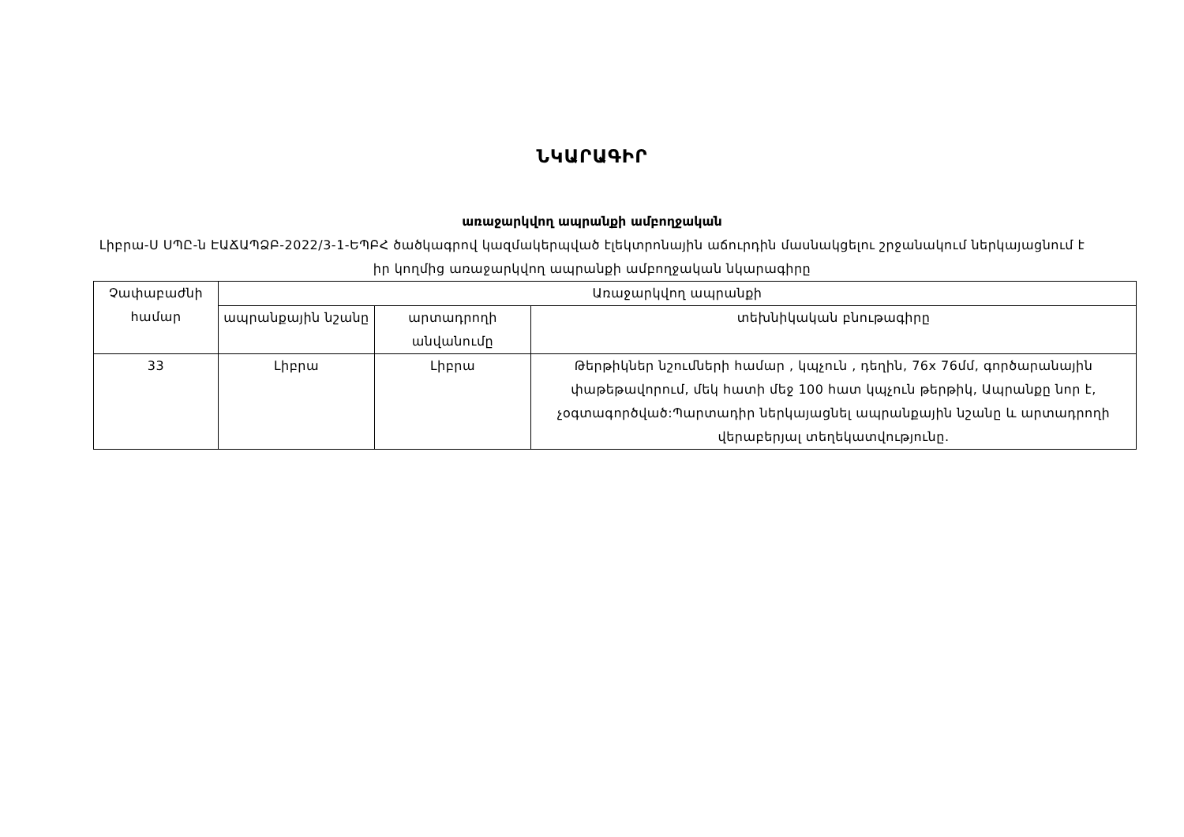ՆԿԱՐԱԳԻՐ
առաջարկվող ապրանքի ամբողջական
Լիբրա-Ս ՍՊԸ-ն ԷԱՃԱՊՁԲ-2022/3-1-ԵՊԲՀ ծածկագրով կազմակերպված էլեկտրոնային աճուրդին մասնակցելու շրջանակում ներկայացնում է իր կողմից առաջարկվող ապրանքի ամբողջական նկարագիրը
| Չափաբաժնի համար | Առաջարկվող ապրանքի | | |
| --- | --- | --- | --- |
| | ապրանքային նշանը | արտադրողի անվանումը | տեխնիկական բնութագիրը |
| 33 | Լիբրա | Լիբրա | Թերթիկներ նշումների համար , կպչուն , դեղին, 76x 76մմ, գործարանային փաթեթավորում, մեկ հատի մեջ 100 հատ կպչուն թերթիկ, Ապրանքը նոր է, չօգտագործված:Պարտադիր ներկայացնել ապրանքային նշանը և արտադրողի վերաբերյալ տեղեկատվությունը. |